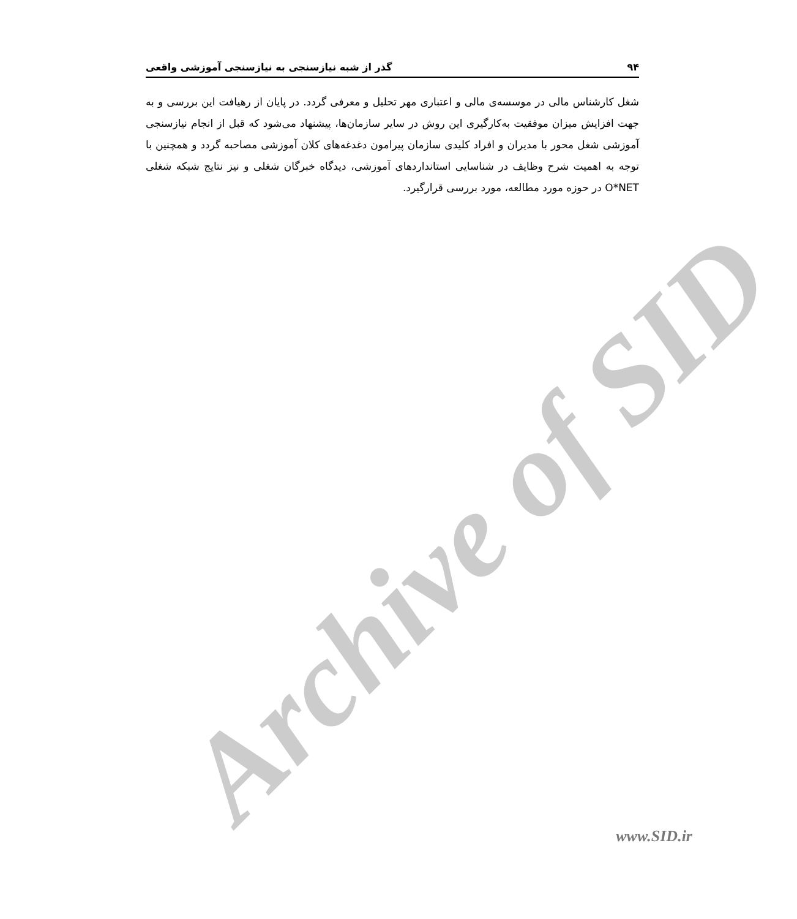Archive of SID
۹۴ گذر از شبه نیازسنجی به نیازسنجی آموزشی واقعی
شغل کارشناس مالی در موسسه‌ی مالی و اعتباری مهر تحلیل و معرفی گردد. در پایان از رهیافت این بررسی و به جهت افزایش میزان موفقیت به‌کارگیری این روش در سایر سازمان‌ها، پیشنهاد می‌شود که قبل از انجام نیازسنجی آموزشی شغل محور با مدیران و افراد کلیدی سازمان پیرامون دغدغه‌های کلان آموزشی مصاحبه گردد و همچنین با توجه به اهمیت شرح وظایف در شناسایی استانداردهای آموزشی، دیدگاه خبرگان شغلی و نیز نتایج شبکه شغلی O*NET در حوزه مورد مطالعه، مورد بررسی قرارگیرد.
www.SID.ir